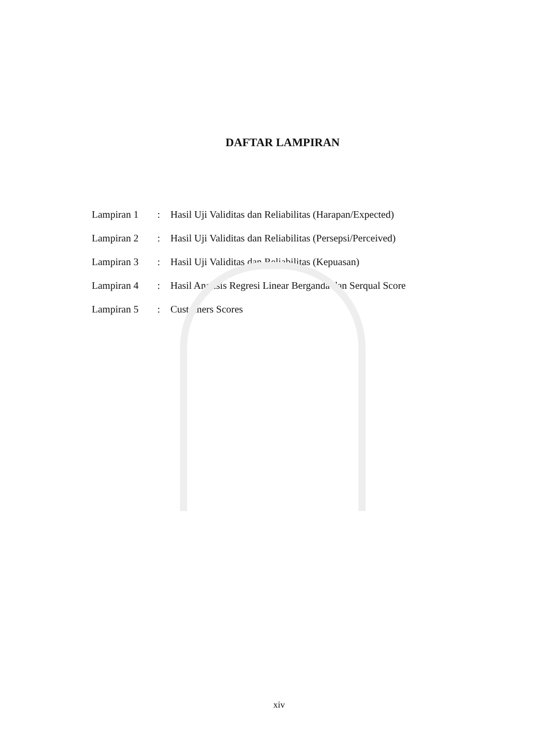DAFTAR LAMPIRAN
| Lampiran 1 | : | Hasil Uji Validitas dan Reliabilitas (Harapan/Expected) |
| Lampiran 2 | : | Hasil Uji Validitas dan Reliabilitas (Persepsi/Perceived) |
| Lampiran 3 | : | Hasil Uji Validitas dan Reliabilitas (Kepuasan) |
| Lampiran 4 | : | Hasil Analisis Regresi Linear Berganda dan Serqual Score |
| Lampiran 5 | : | Customers Scores |
xiv